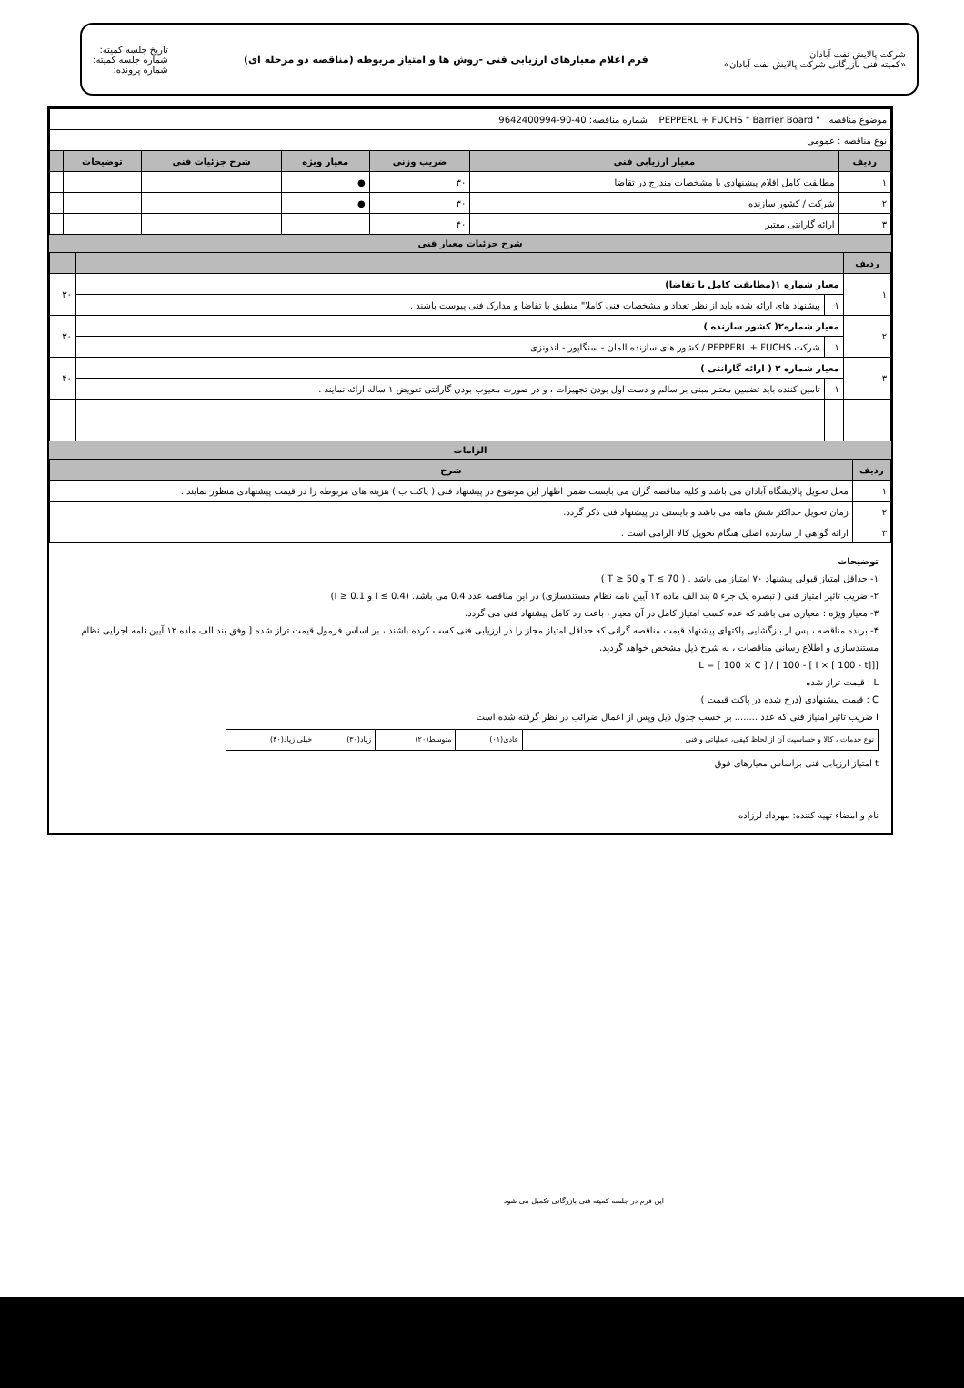شرکت پالایش نفت آبادان
«کمیته فنی بازرگانی شرکت پالایش نفت آبادان»
فرم اعلام معیارهای ارزیابی فنی -روش ها و امتیاز مربوطه (مناقصه دو مرحله ای)
تاریخ جلسه کمیته:
شماره جلسه کمیته:
شماره پرونده:
| موضوع مناقصه " PEPPERL + FUCHS " Barrier Board شماره مناقصه: 40-90-9642400994 | | | | | | |
| نوع مناقصه : عمومی | | | | | | |
| ردیف | معیار ارزیابی فنی | ضریب وزنی | معیار ویژه | شرح جزئیات فنی | توضیحات | |
| ۱ | مطابقت کامل اقلام پیشنهادی با مشخصات مندرج در تقاضا | ۳۰ | ● | | | |
| ۲ | شرکت / کشور سازنده | ۳۰ | ● | | | |
| ۳ | ارائه گارانتی معتبر | ۴۰ | | | | |
شرح جزئیات معیار فنی
| ردیف | | | |
| --- | --- | --- | --- |
| ۱ | معیار شماره ۱(مطابقت کامل با تقاضا) | | ۳۰ |
| | ۱ | پیشنهاد های ارائه شده باید از نظر تعداد و مشخصات فنی کاملا" منطبق با تقاضا و مدارک فنی پیوست باشند . | |
| ۲ | معیار شماره۲( کشور سازنده ) | | ۳۰ |
| | ۱ | شرکت PEPPERL + FUCHS / کشور های سازنده المان - سنگاپور - اندونزی | |
| ۳ | معیار شماره ۳ ( ارائه گارانتی ) | | ۴۰ |
| | ۱ | تامین کننده باید تضمین معتبر مبنی بر سالم و دست اول بودن تجهیزات ، و در صورت معیوب بودن گارانتی تعویض ۱ ساله ارائه نمایند . | |
الزامات
| ردیف | شرح |
| --- | --- |
| ۱ | محل تحویل پالایشگاه آبادان می باشد و کلیه مناقصه گران می بایست ضمن اظهار این موضوع در پیشنهاد فنی ( پاکت ب ) هزینه های مربوطه را در قیمت پیشنهادی منظور نمایند . |
| ۲ | زمان تحویل حداکثر شش ماهه می باشد و بایستی در پیشنهاد فنی ذکر گردد. |
| ۳ | ارائه گواهی از سازنده اصلی هنگام تحویل کالا الزامی است . |
توضیحات
۱- حداقل امتیاز قبولی پیشنهاد ۷۰ امتیاز می باشد . ( T ≤ 70 و T ≥ 50 )
۲- ضریب تاثیر امتیاز فنی ( تبصره یک جزء ۵ بند الف ماده ۱۲ آیین نامه نظام مستندسازی) در این مناقصه عدد 0.4 می باشد. (I ≤ 0.4 و I ≥ 0.1)
۳- معیار ویژه : معیاری می باشد که عدم کسب امتیاز کامل در آن معیار ، باعث رد کامل پیشنهاد فنی می گردد.
۴- برنده مناقصه ، پس از بازگشایی پاکتهای پیشنهاد قیمت مناقصه گرانی که حداقل امتیاز مجاز را در ارزیابی فنی کسب کرده باشند ، بر اساس فرمول قیمت تراز شده [ وفق بند الف ماده ۱۲ آیین نامه اجرایی نظام مستندسازی و اطلاع رسانی مناقصات ، به شرح ذیل مشخص خواهد گردید.
L = [ 100 × C ] / [ 100 - [ I × [ 100 - t]]]
L : قیمت تراز شده
C : قیمت پیشنهادی (درج شده در پاکت قیمت )
I ضریب تاثیر امتیاز فنی که عدد ........ بر حسب جدول ذیل وپس از اعمال ضرائب در نظر گرفته شده است
| نوع خدمات ، کالا و حساسیت آن از لحاظ کیفی، عملیاتی و فنی | عادی(۰۱) | متوسط(۲۰) | زیاد(۳۰) | خیلی زیاد(۴۰) |
t امتیاز ارزیابی فنی براساس معیارهای فوق
نام و امضاء تهیه کننده: مهرداد لرزاده
این فرم در جلسه کمیته فنی بازرگانی تکمیل می شود